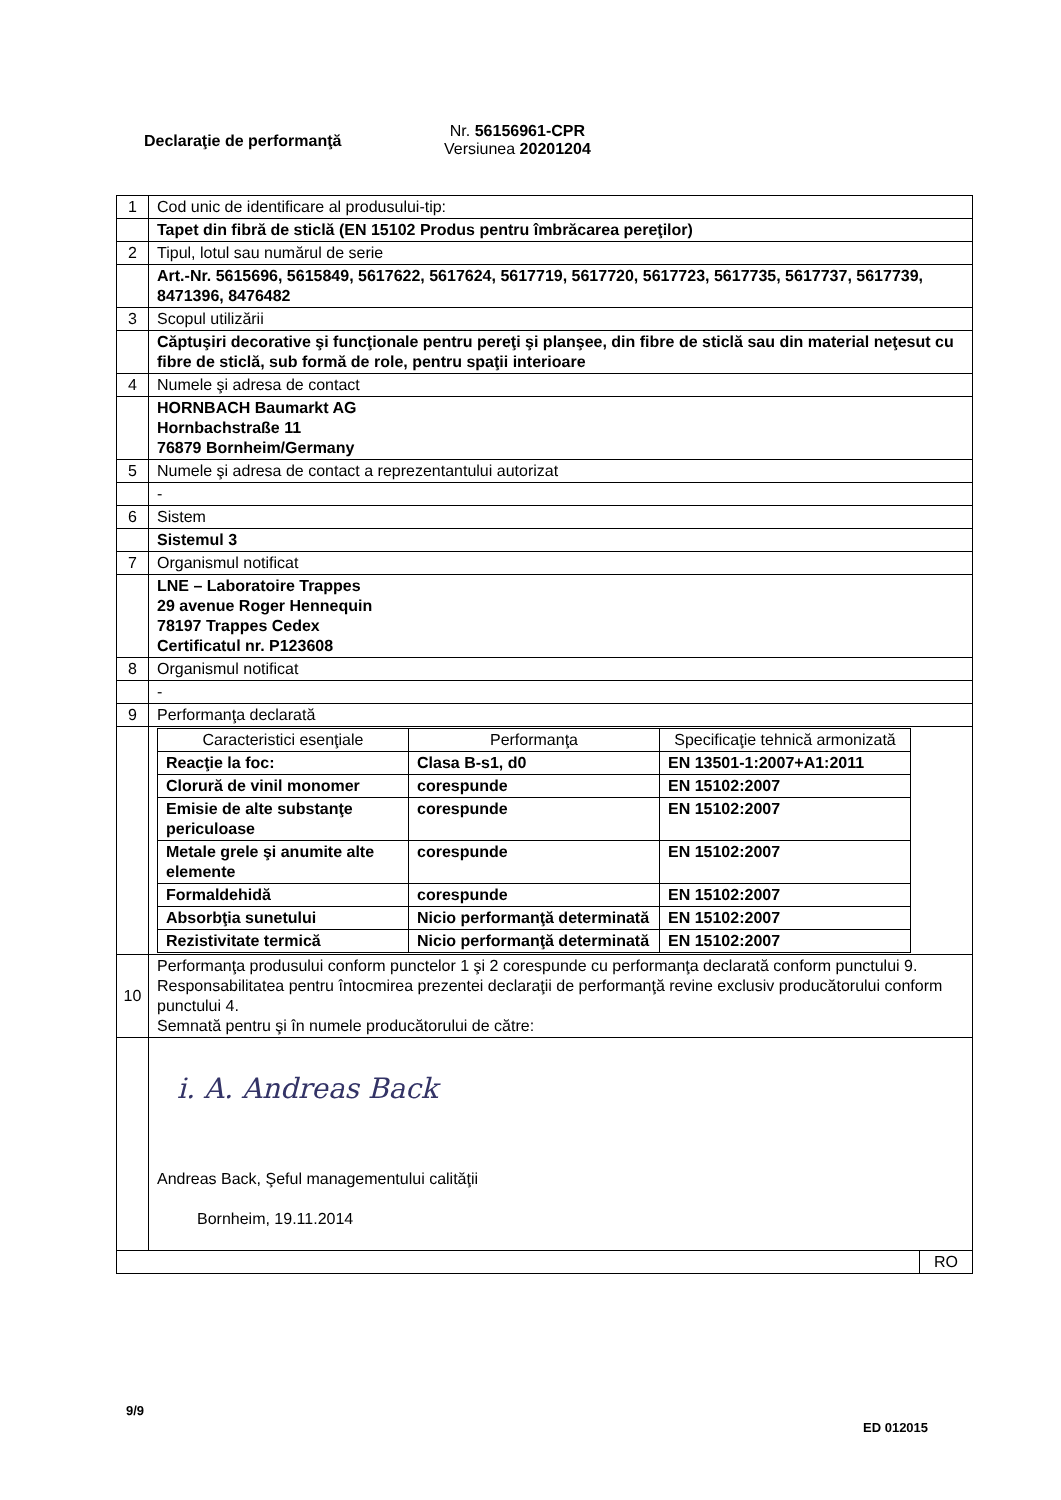Declaraţie de performanţă
Nr. 56156961-CPR
Versiunea 20201204
| 1 | Cod unic de identificare al produsului-tip: |
| | Tapet din fibră de sticlă (EN 15102 Produs pentru îmbrăcarea pereţilor) |
| 2 | Tipul, lotul sau numărul de serie |
| | Art.-Nr. 5615696, 5615849, 5617622, 5617624, 5617719, 5617720, 5617723, 5617735, 5617737, 5617739, 8471396, 8476482 |
| 3 | Scopul utilizării |
| | Căptuşiri decorative şi funcţionale pentru pereţi şi planşee, din fibre de sticlă sau din material neţesut cu fibre de sticlă, sub formă de role, pentru spaţii interioare |
| 4 | Numele şi adresa de contact |
| | HORNBACH Baumarkt AG Hornbachstraße 11 76879 Bornheim/Germany |
| 5 | Numele şi adresa de contact a reprezentantului autorizat |
| | - |
| 6 | Sistem |
| | Sistemul 3 |
| 7 | Organismul notificat |
| | LNE – Laboratoire Trappes 29 avenue Roger Hennequin 78197 Trappes Cedex Certificatul nr. P123608 |
| 8 | Organismul notificat |
| | - |
| 9 | Performanţa declarată |
| | / Caracteristici esenţiale / Performanţa / Specificaţie tehnică armonizată / / Reacţie la foc: / Clasa B-s1, d0 / EN 13501-1:2007+A1:2011 / / Clorură de vinil monomer / corespunde / EN 15102:2007 / / Emisie de alte substanţe periculoase / corespunde / EN 15102:2007 / / Metale grele şi anumite alte elemente / corespunde / EN 15102:2007 / / Formaldehidă / corespunde / EN 15102:2007 / / Absorbţia sunetului / Nicio performanţă determinată / EN 15102:2007 / / Rezistivitate termică / Nicio performanţă determinată / EN 15102:2007 / |
| 10 | Performanţa produsului conform punctelor 1 şi 2 corespunde cu performanţa declarată conform punctului 9. Responsabilitatea pentru întocmirea prezentei declaraţii de performanţă revine exclusiv producătorului conform punctului 4. Semnată pentru şi în numele producătorului de către: |
| | i. A. Andreas Back Andreas Back, Şeful managementului calităţii Bornheim, 19.11.2014 |
| RO | |
9/9
ED 012015